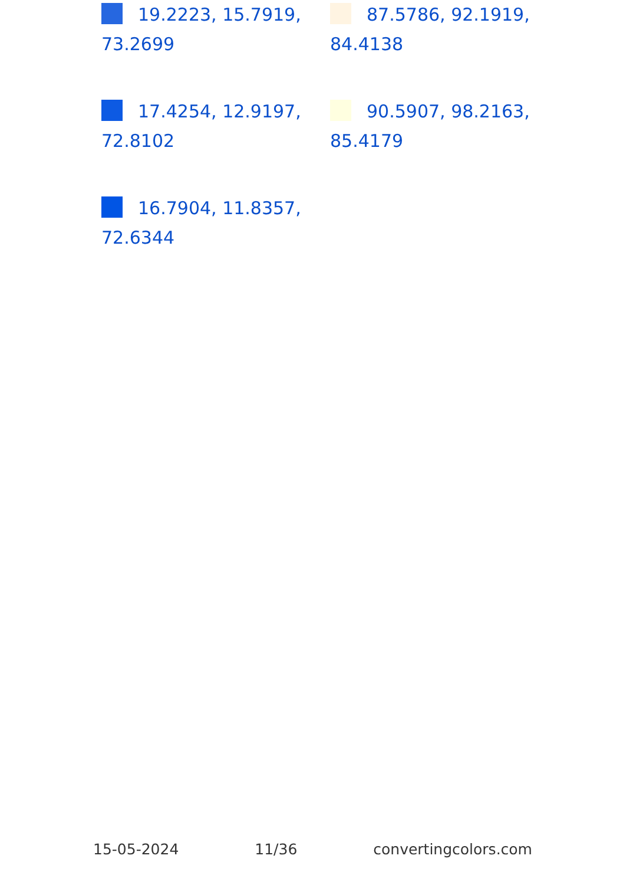19.2223, 15.7919, 73.2699
87.5786, 92.1919, 84.4138
17.4254, 12.9197, 72.8102
90.5907, 98.2163, 85.4179
16.7904, 11.8357, 72.6344
15-05-2024 11/36 convertingcolors.com